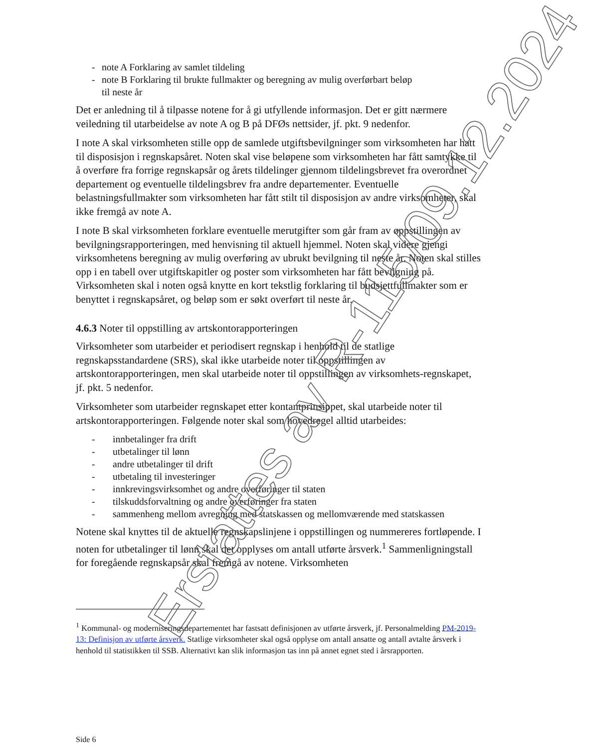- note A Forklaring av samlet tildeling
- note B Forklaring til brukte fullmakter og beregning av mulig overførbart beløp
til neste år
Det er anledning til å tilpasse notene for å gi utfyllende informasjon. Det er gitt nærmere veiledning til utarbeidelse av note A og B på DFØs nettsider, jf. pkt. 9 nedenfor.
I note A skal virksomheten stille opp de samlede utgiftsbevilgninger som virksomheten har hatt til disposisjon i regnskapsåret. Noten skal vise beløpene som virksomheten har fått samtykke til å overføre fra forrige regnskapsår og årets tildelinger gjennom tildelingsbrevet fra overordnet departement og eventuelle tildelingsbrev fra andre departementer. Eventuelle belastningsfullmakter som virksomheten har fått stilt til disposisjon av andre virksomheter, skal ikke fremgå av note A.
I note B skal virksomheten forklare eventuelle merutgifter som går fram av oppstillingen av bevilgningsrapporteringen, med henvisning til aktuell hjemmel. Noten skal videre gjengi virksomhetens beregning av mulig overføring av ubrukt bevilgning til neste år. Noten skal stilles opp i en tabell over utgiftskapitler og poster som virksomheten har fått bevilgning på. Virksomheten skal i noten også knytte en kort tekstlig forklaring til budsjettfullmakter som er benyttet i regnskapsåret, og beløp som er søkt overført til neste år.
4.6.3 Noter til oppstilling av artskontorapporteringen
Virksomheter som utarbeider et periodisert regnskap i henhold til de statlige regnskapsstandardene (SRS), skal ikke utarbeide noter til oppstillingen av artskontorapporteringen, men skal utarbeide noter til oppstillingen av virksomhets-regnskapet, jf. pkt. 5 nedenfor.
Virksomheter som utarbeider regnskapet etter kontantprinsippet, skal utarbeide noter til artskontorapporteringen. Følgende noter skal som hovedregel alltid utarbeides:
- innbetalinger fra drift
- utbetalinger til lønn
- andre utbetalinger til drift
- utbetaling til investeringer
- innkrevingsvirksomhet og andre overføringer til staten
- tilskuddsforvaltning og andre overføringer fra staten
- sammenheng mellom avregning med statskassen og mellomværende med statskassen
Notene skal knyttes til de aktuelle regnskapslinjene i oppstillingen og nummereres fortløpende. I noten for utbetalinger til lønn skal det opplyses om antall utførte årsverk.<sup>1</sup> Sammenligningstall for foregående regnskapsår skal fremgå av notene. Virksomheten
<sup>1</sup> Kommunal- og moderniseringsdepartementet har fastsatt definisjonen av utførte årsverk, jf. Personalmelding PM-2019-13: Definisjon av utførte årsverk. Statlige virksomheter skal også opplyse om antall ansatte og antall avtalte årsverk i henhold til statistikken til SSB. Alternativt kan slik informasjon tas inn på annet egnet sted i årsrapporten.
Side 6
Erstattes av R-115/09.12.2024